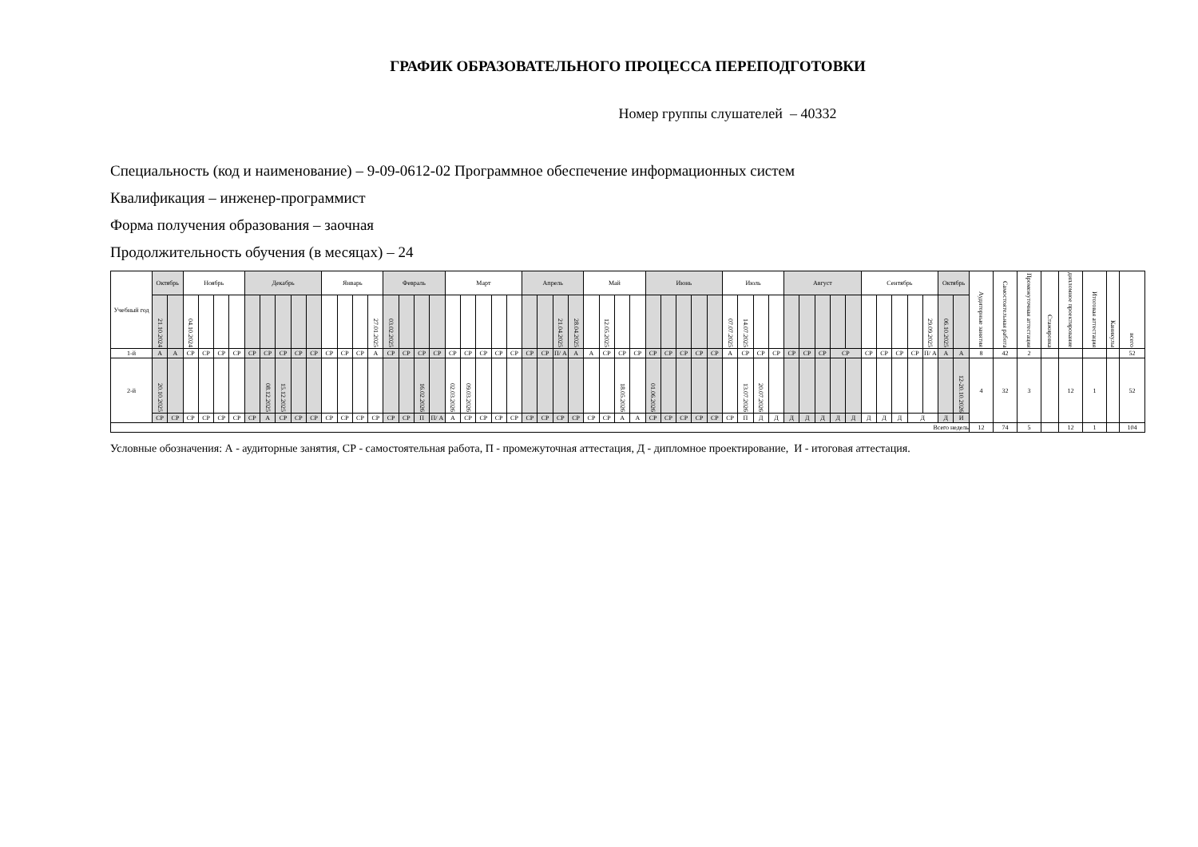ГРАФИК ОБРАЗОВАТЕЛЬНОГО ПРОЦЕССА ПЕРЕПОДГОТОВКИ
Номер группы слушателей – 40332
Специальность (код и наименование) – 9-09-0612-02 Программное обеспечение информационных систем
Квалификация – инженер-программист
Форма получения образования – заочная
Продолжительность обучения (в месяцах) – 24
| Учебный год | Октябрь | | Ноябрь | | | | Декабрь | | | | | Январь | | | | Февраль | | | | Март | | | | | Апрель | | | | Май | | | | Июнь | | | | | Июль | | | | Август | | | | | Сентябрь | | | | | Октябрь | | Аудиторные занятия | Самостоятельная работа | Промежуточная аттестация | Стажировка | дипломное проектирование | Итоговая аттестация | Каникулы | всего |
| --- | --- | --- | --- | --- | --- | --- | --- | --- | --- | --- | --- | --- | --- | --- | --- | --- | --- | --- | --- | --- | --- | --- | --- | --- | --- | --- | --- | --- | --- | --- | --- | --- | --- | --- | --- | --- | --- | --- | --- | --- | --- | --- | --- | --- | --- | --- | --- | --- | --- | --- | --- | --- | --- | --- | --- | --- | --- | --- | --- | --- | --- |
| | 21.10.2024 | | 04.10.2024 | | | | | | | | | | | | 27.01.2025 | 03.02.2025 | | | | | | | | | | | 21.04.2025 | 28.04.2025 | | 12.05.2025 | | | | | | | | 07.07.2025 | 14.07.2025 | | | | | | | | | | | | 29.09.2025 | 06.10.2025 | | | | | | | | | |
| 1-й | А | А | СР | СР | СР | СР | СР | СР | СР | СР | СР | СР | СР | СР | А | СР | СР | СР | СР | СР | СР | СР | СР | СР | СР | СР | П/ А | А | А | СР | СР | СР | СР | СР | СР | СР | СР | А | СР | СР | СР | СР | СР | СР | СР | | СР | СР | СР | СР | П/ А | А | А | 8 | 42 | 2 | | | | | 52 |
| 2-й | 20.10.2025 | | | | | | | 08.12.2025 | 15.12.2025 | | | | | | | | | 16.02.2026 | | 02.03.2026 | 09.03.2026 | | | | | | | | | | 18.05.2026 | | 01.06.2026 | | | | | | 13.07.2026 | 20.07.2026 | | | | | | | | | | | | | 12-20.10.2026 | 4 | 32 | 3 | | 12 | 1 | | 52 |
| | СР | СР | СР | СР | СР | СР | СР | А | СР | СР | СР | СР | СР | СР | СР | СР | СР | П | П/ А | А | СР | СР | СР | СР | СР | СР | СР | СР | СР | СР | А | А | СР | СР | СР | СР | СР | СР | П | Д | Д | Д | Д | Д | Д | Д | Д | Д | Д | Д | | Д | И | | | | | | | | |
| Всего недель | | | | | | | | | | | | | | | | | | | | | | | | | | | | | | | | | | | | | | | | | | | | | | | | | | | | | | 12 | 74 | 5 | | 12 | 1 | | 104 |
Условные обозначения: А - аудиторные занятия, СР - самостоятельная работа, П - промежуточная аттестация, Д - дипломное проектирование, И - итоговая аттестация.